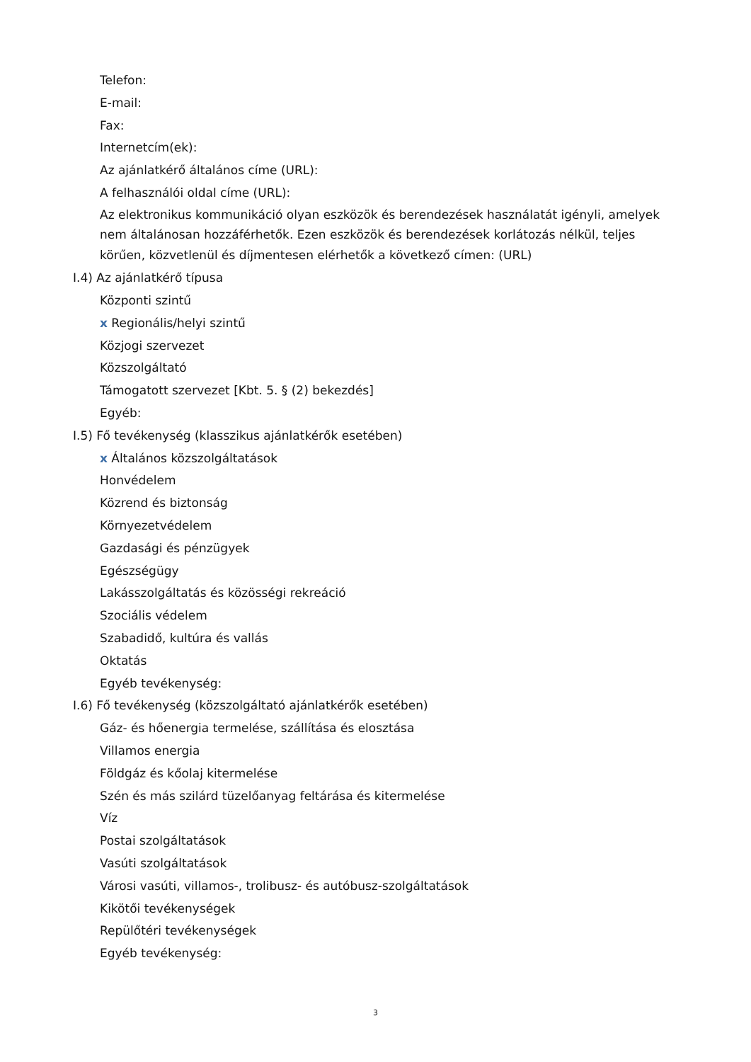Telefon:
E-mail:
Fax:
Internetcím(ek):
Az ajánlatkérő általános címe (URL):
A felhasználói oldal címe (URL):
Az elektronikus kommunikáció olyan eszközök és berendezések használatát igényli, amelyek nem általánosan hozzáférhetők. Ezen eszközök és berendezések korlátozás nélkül, teljes körűen, közvetlenül és díjmentesen elérhetők a következő címen: (URL)
I.4) Az ajánlatkérő típusa
Központi szintű
x Regionális/helyi szintű
Közjogi szervezet
Közszolgáltató
Támogatott szervezet [Kbt. 5. § (2) bekezdés]
Egyéb:
I.5) Fő tevékenység (klasszikus ajánlatkérők esetében)
x Általános közszolgáltatások
Honvédelem
Közrend és biztonság
Környezetvédelem
Gazdasági és pénzügyek
Egészségügy
Lakásszolgáltatás és közösségi rekreáció
Szociális védelem
Szabadidő, kultúra és vallás
Oktatás
Egyéb tevékenység:
I.6) Fő tevékenység (közszolgáltató ajánlatkérők esetében)
Gáz- és hőenergia termelése, szállítása és elosztása
Villamos energia
Földgáz és kőolaj kitermelése
Szén és más szilárd tüzelőanyag feltárása és kitermelése
Víz
Postai szolgáltatások
Vasúti szolgáltatások
Városi vasúti, villamos-, trolibusz- és autóbusz-szolgáltatások
Kikötői tevékenységek
Repülőtéri tevékenységek
Egyéb tevékenység:
3